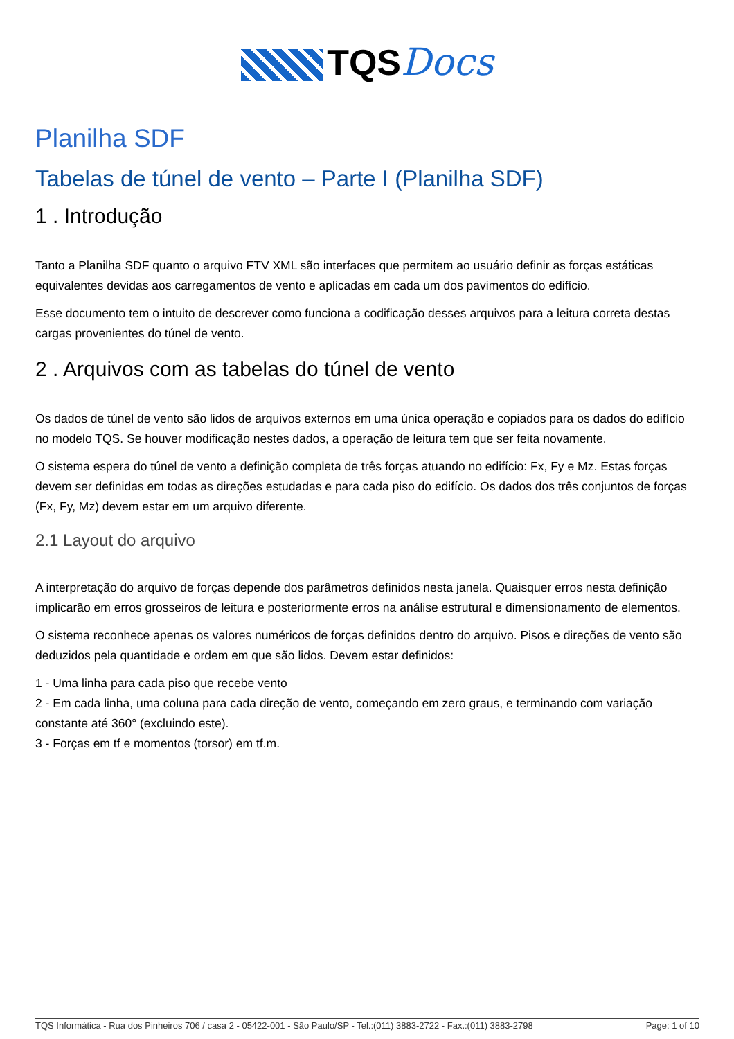TQSDocs
Planilha SDF
Tabelas de túnel de vento – Parte I (Planilha SDF)
1 . Introdução
Tanto a Planilha SDF quanto o arquivo FTV XML são interfaces que permitem ao usuário definir as forças estáticas equivalentes devidas aos carregamentos de vento e aplicadas em cada um dos pavimentos do edifício.
Esse documento tem o intuito de descrever como funciona a codificação desses arquivos para a leitura correta destas cargas provenientes do túnel de vento.
2 . Arquivos com as tabelas do túnel de vento
Os dados de túnel de vento são lidos de arquivos externos em uma única operação e copiados para os dados do edifício no modelo TQS. Se houver modificação nestes dados, a operação de leitura tem que ser feita novamente.
O sistema espera do túnel de vento a definição completa de três forças atuando no edifício: Fx, Fy e Mz. Estas forças devem ser definidas em todas as direções estudadas e para cada piso do edifício. Os dados dos três conjuntos de forças (Fx, Fy, Mz) devem estar em um arquivo diferente.
2.1 Layout do arquivo
A interpretação do arquivo de forças depende dos parâmetros definidos nesta janela. Quaisquer erros nesta definição implicarão em erros grosseiros de leitura e posteriormente erros na análise estrutural e dimensionamento de elementos.
O sistema reconhece apenas os valores numéricos de forças definidos dentro do arquivo. Pisos e direções de vento são deduzidos pela quantidade e ordem em que são lidos. Devem estar definidos:
1 - Uma linha para cada piso que recebe vento
2 - Em cada linha, uma coluna para cada direção de vento, começando em zero graus, e terminando com variação constante até 360° (excluindo este).
3 - Forças em tf e momentos (torsor) em tf.m.
TQS Informática - Rua dos Pinheiros 706 / casa 2 - 05422-001 - São Paulo/SP - Tel.:(011) 3883-2722 - Fax.:(011) 3883-2798 Page: 1 of 10